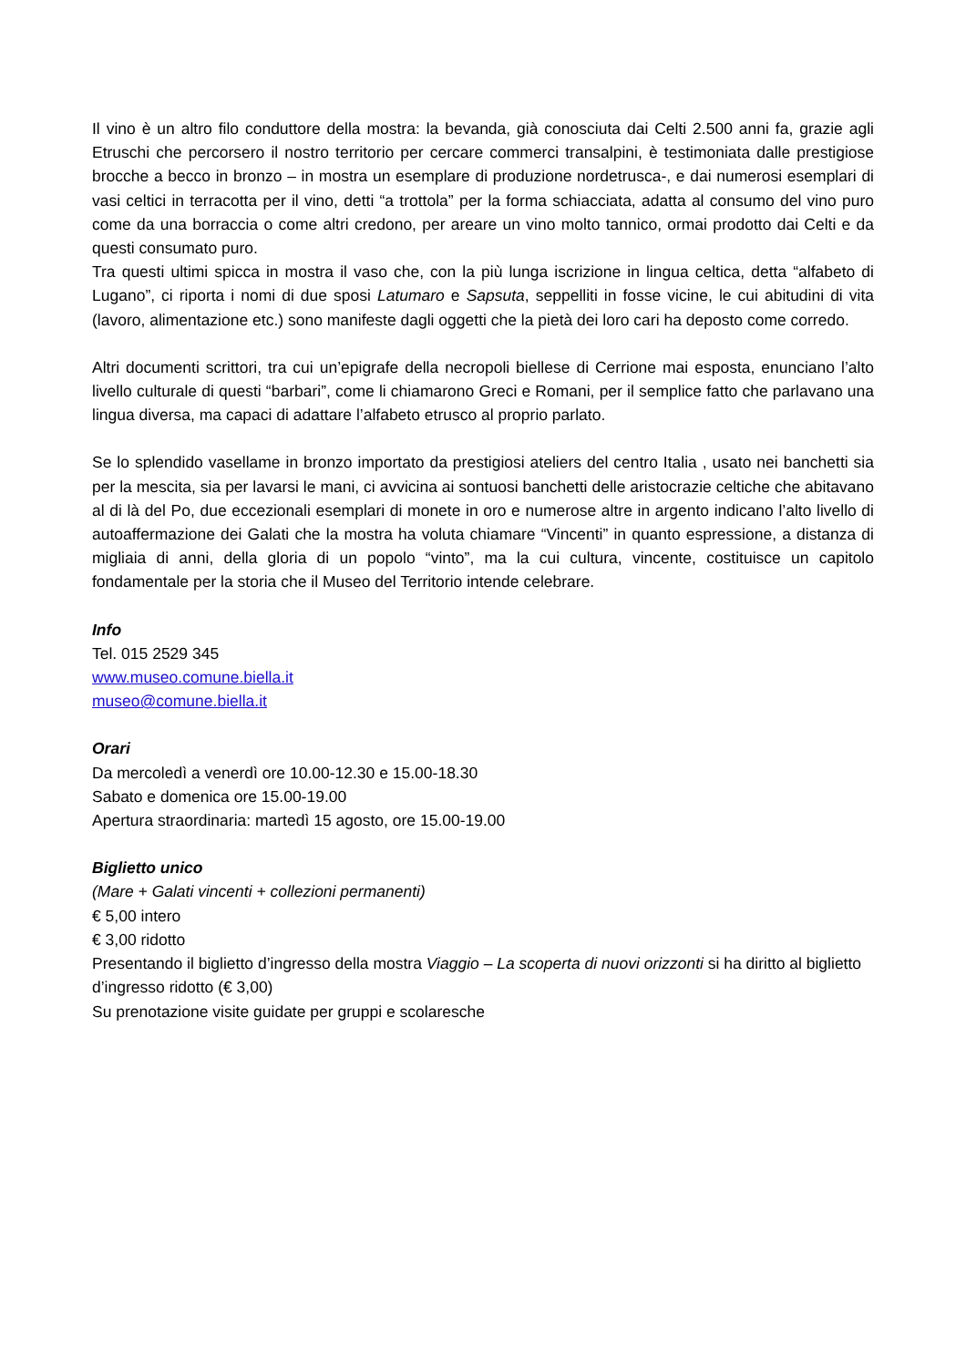Il vino è un altro filo conduttore della mostra: la bevanda, già conosciuta dai Celti 2.500 anni fa, grazie agli Etruschi che percorsero il nostro territorio per cercare commerci transalpini, è testimoniata dalle prestigiose brocche a becco in bronzo – in mostra un esemplare di produzione nordetrusca-, e dai numerosi esemplari di vasi celtici in terracotta per il vino, detti “a trottola” per la forma schiacciata, adatta al consumo del vino puro come da una borraccia o come altri credono, per areare un vino molto tannico, ormai prodotto dai Celti e da questi consumato puro.
Tra questi ultimi spicca in mostra il vaso che, con la più lunga iscrizione in lingua celtica, detta “alfabeto di Lugano”, ci riporta i nomi di due sposi Latumaro e Sapsuta, seppelliti in fosse vicine, le cui abitudini di vita (lavoro, alimentazione etc.) sono manifeste dagli oggetti che la pietà dei loro cari ha deposto come corredo.
Altri documenti scrittori, tra cui un’epigrafe della necropoli biellese di Cerrione mai esposta, enunciano l’alto livello culturale di questi “barbari”, come li chiamarono Greci e Romani, per il semplice fatto che parlavano una lingua diversa, ma capaci di adattare l’alfabeto etrusco al proprio parlato.
Se lo splendido vasellame in bronzo importato da prestigiosi ateliers del centro Italia , usato nei banchetti sia per la mescita, sia per lavarsi le mani, ci avvicina ai sontuosi banchetti delle aristocrazie celtiche che abitavano al di là del Po, due eccezionali esemplari di monete in oro e numerose altre in argento indicano l’alto livello di autoaffermazione dei Galati che la mostra ha voluta chiamare “Vincenti” in quanto espressione, a distanza di migliaia di anni, della gloria di un popolo “vinto”, ma la cui cultura, vincente, costituisce un capitolo fondamentale per la storia che il Museo del Territorio intende celebrare.
Info
Tel. 015 2529 345
www.museo.comune.biella.it
museo@comune.biella.it
Orari
Da mercoledì a venerdì ore 10.00-12.30 e 15.00-18.30
Sabato e domenica ore 15.00-19.00
Apertura straordinaria: martedì 15 agosto, ore 15.00-19.00
Biglietto unico
(Mare + Galati vincenti + collezioni permanenti)
€ 5,00 intero
€ 3,00 ridotto
Presentando il biglietto d’ingresso della mostra Viaggio – La scoperta di nuovi orizzonti si ha diritto al biglietto d’ingresso ridotto (€ 3,00)
Su prenotazione visite guidate per gruppi e scolaresche